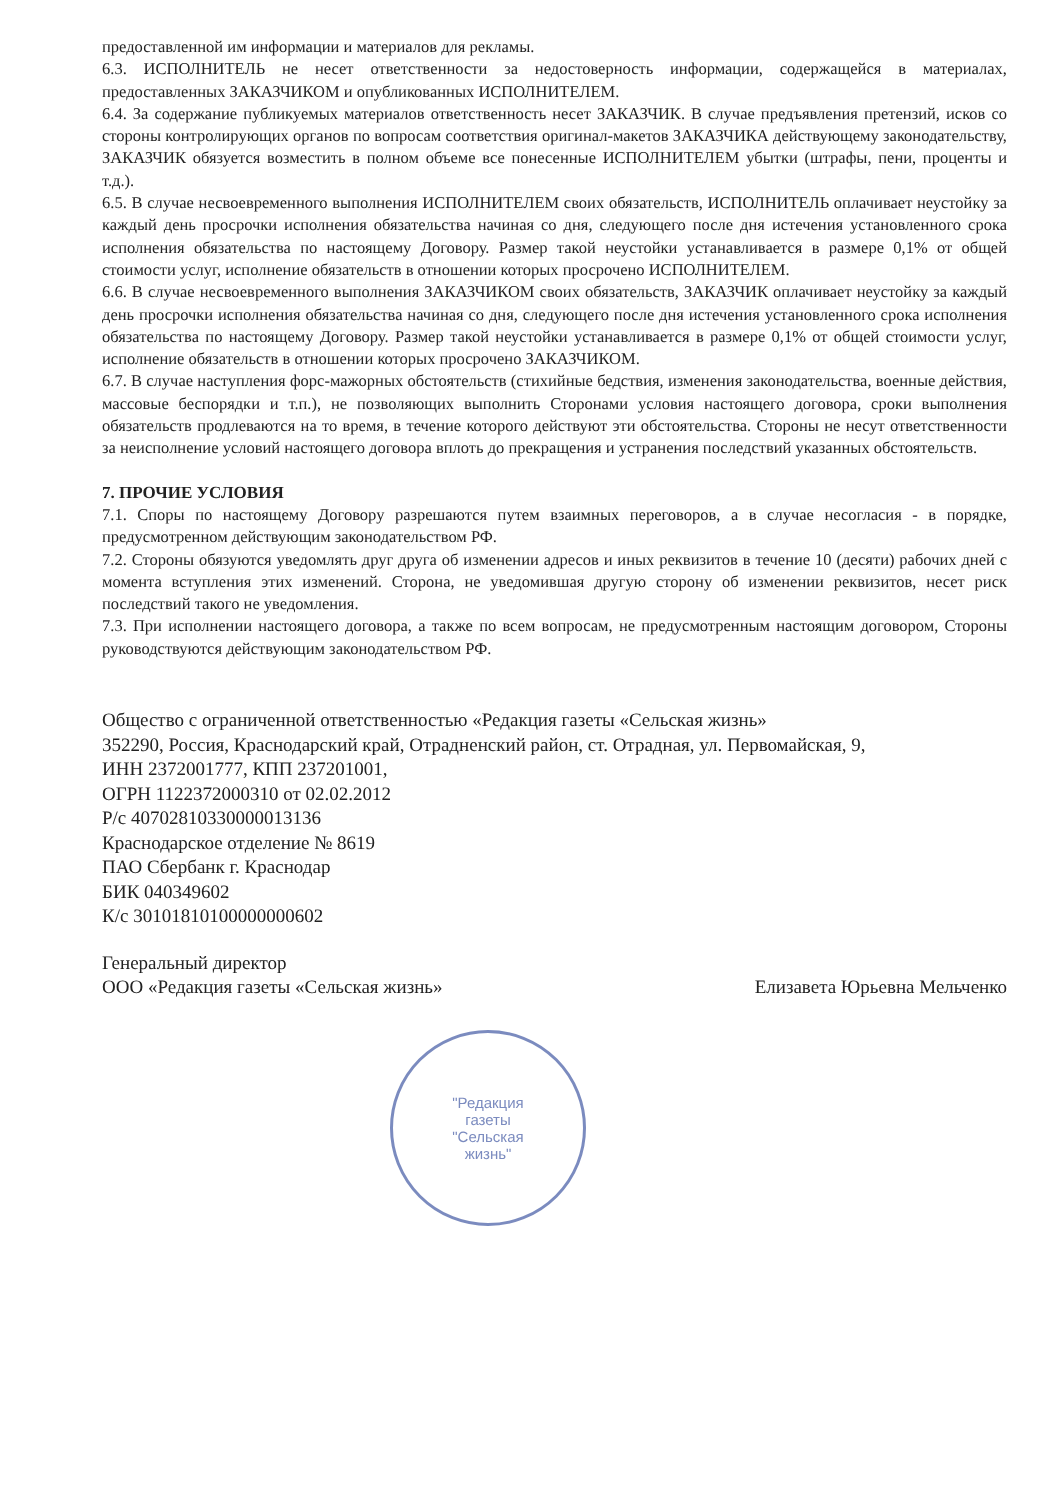предоставленной им информации и материалов для рекламы.
6.3. ИСПОЛНИТЕЛЬ не несет ответственности за недостоверность информации, содержащейся в материалах, предоставленных ЗАКАЗЧИКОМ и опубликованных ИСПОЛНИТЕЛЕМ.
6.4. За содержание публикуемых материалов ответственность несет ЗАКАЗЧИК. В случае предъявления претензий, исков со стороны контролирующих органов по вопросам соответствия оригинал-макетов ЗАКАЗЧИКА действующему законодательству, ЗАКАЗЧИК обязуется возместить в полном объеме все понесенные ИСПОЛНИТЕЛЕМ убытки (штрафы, пени, проценты и т.д.).
6.5. В случае несвоевременного выполнения ИСПОЛНИТЕЛЕМ своих обязательств, ИСПОЛНИТЕЛЬ оплачивает неустойку за каждый день просрочки исполнения обязательства начиная со дня, следующего после дня истечения установленного срока исполнения обязательства по настоящему Договору. Размер такой неустойки устанавливается в размере 0,1% от общей стоимости услуг, исполнение обязательств в отношении которых просрочено ИСПОЛНИТЕЛЕМ.
6.6. В случае несвоевременного выполнения ЗАКАЗЧИКОМ своих обязательств, ЗАКАЗЧИК оплачивает неустойку за каждый день просрочки исполнения обязательства начиная со дня, следующего после дня истечения установленного срока исполнения обязательства по настоящему Договору. Размер такой неустойки устанавливается в размере 0,1% от общей стоимости услуг, исполнение обязательств в отношении которых просрочено ЗАКАЗЧИКОМ.
6.7. В случае наступления форс-мажорных обстоятельств (стихийные бедствия, изменения законодательства, военные действия, массовые беспорядки и т.п.), не позволяющих выполнить Сторонами условия настоящего договора, сроки выполнения обязательств продлеваются на то время, в течение которого действуют эти обстоятельства. Стороны не несут ответственности за неисполнение условий настоящего договора вплоть до прекращения и устранения последствий указанных обстоятельств.
7. ПРОЧИЕ УСЛОВИЯ
7.1. Споры по настоящему Договору разрешаются путем взаимных переговоров, а в случае несогласия - в порядке, предусмотренном действующим законодательством РФ.
7.2. Стороны обязуются уведомлять друг друга об изменении адресов и иных реквизитов в течение 10 (десяти) рабочих дней с момента вступления этих изменений. Сторона, не уведомившая другую сторону об изменении реквизитов, несет риск последствий такого не уведомления.
7.3. При исполнении настоящего договора, а также по всем вопросам, не предусмотренным настоящим договором, Стороны руководствуются действующим законодательством РФ.
Общество с ограниченной ответственностью «Редакция газеты «Сельская жизнь»
352290, Россия, Краснодарский край, Отрадненский район, ст. Отрадная, ул. Первомайская, 9,
ИНН 2372001777, КПП 237201001,
ОГРН 1122372000310 от 02.02.2012
Р/с 40702810330000013136
Краснодарское отделение № 8619
ПАО Сбербанк г. Краснодар
БИК 040349602
К/с 30101810100000000602
Генеральный директор
ООО «Редакция газеты «Сельская жизнь»
Елизавета Юрьевна Мельченко
"Редакция
газеты
"Сельская
жизнь"